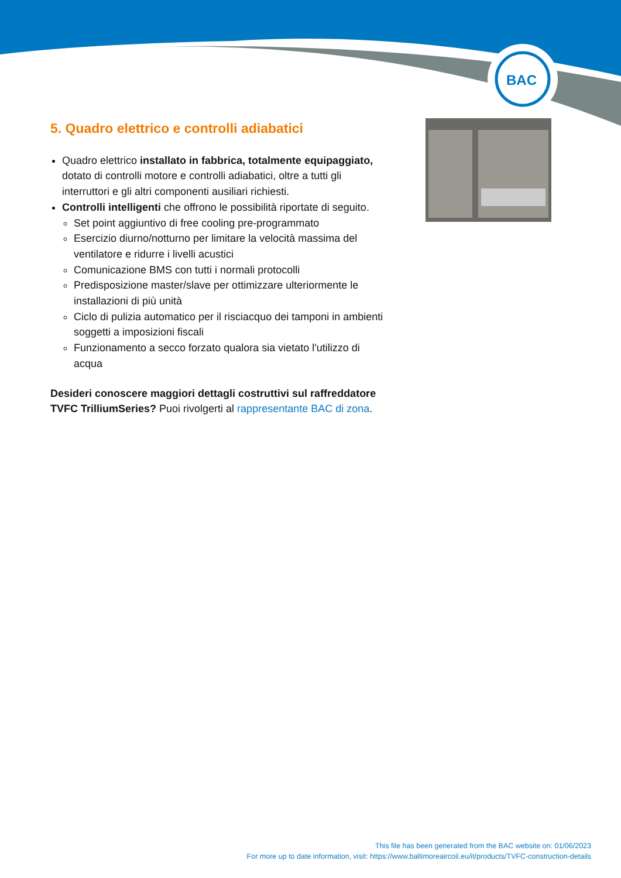BAC
5. Quadro elettrico e controlli adiabatici
Quadro elettrico installato in fabbrica, totalmente equipaggiato, dotato di controlli motore e controlli adiabatici, oltre a tutti gli interruttori e gli altri componenti ausiliari richiesti.
Controlli intelligenti che offrono le possibilità riportate di seguito.
Set point aggiuntivo di free cooling pre-programmato
Esercizio diurno/notturno per limitare la velocità massima del ventilatore e ridurre i livelli acustici
Comunicazione BMS con tutti i normali protocolli
Predisposizione master/slave per ottimizzare ulteriormente le installazioni di più unità
Ciclo di pulizia automatico per il risciacquo dei tamponi in ambienti soggetti a imposizioni fiscali
Funzionamento a secco forzato qualora sia vietato l'utilizzo di acqua
Desideri conoscere maggiori dettagli costruttivi sul raffreddatore TVFC TrilliumSeries? Puoi rivolgerti al rappresentante BAC di zona.
This file has been generated from the BAC website on: 01/06/2023
For more up to date information, visit: https://www.baltimoreaircoil.eu/it/products/TVFC-construction-details